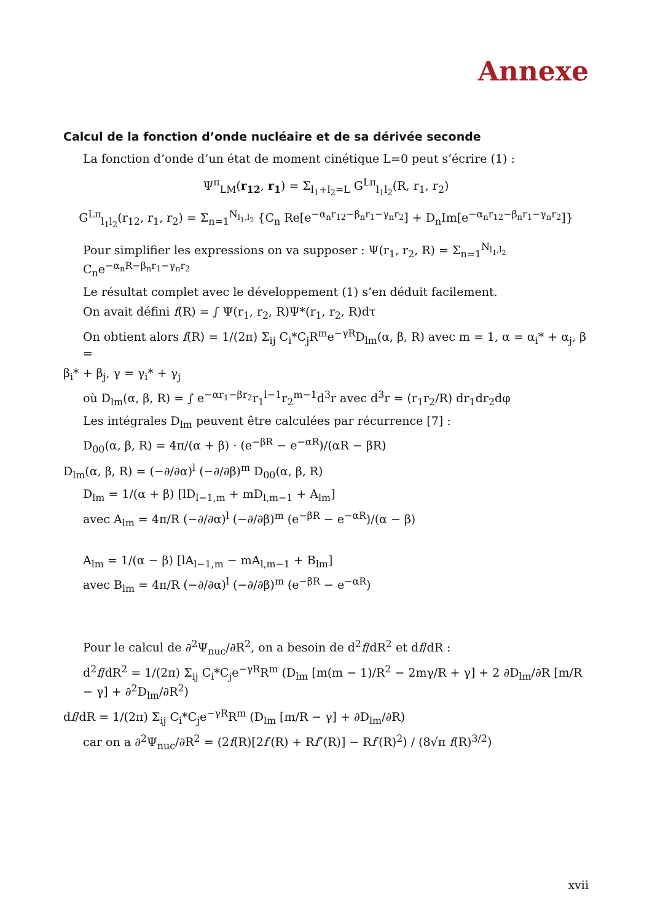Annexe
Calcul de la fonction d’onde nucléaire et de sa dérivée seconde
La fonction d’onde d’un état de moment cinétique L=0 peut s’écrire (1) :
Ψ<sup>π</sup><sub>LM</sub>(r<sub>12</sub>, r<sub>1</sub>) = Σ<sub>l<sub>1</sub>+l<sub>2</sub>=L</sub> G<sup>Lπ</sup><sub>l<sub>1</sub>l<sub>2</sub></sub>(R, r<sub>1</sub>, r<sub>2</sub>)
G<sup>Lπ</sup><sub>l<sub>1</sub>l<sub>2</sub></sub>(r<sub>12</sub>, r<sub>1</sub>, r<sub>2</sub>) = Σ<sub>n=1</sub><sup>N<sub>l<sub>1</sub>,l<sub>2</sub></sub></sup> {C<sub>n</sub> Re[e<sup>−α<sub>n</sub>r<sub>12</sub>−β<sub>n</sub>r<sub>1</sub>−γ<sub>n</sub>r<sub>2</sub></sup>] + D<sub>n</sub>Im[e<sup>−α<sub>n</sub>r<sub>12</sub>−β<sub>n</sub>r<sub>1</sub>−γ<sub>n</sub>r<sub>2</sub></sup>]}
Pour simplifier les expressions on va supposer : Ψ(r<sub>1</sub>, r<sub>2</sub>, R) = Σ<sub>n=1</sub><sup>N<sub>l<sub>1</sub>,l<sub>2</sub></sub></sup> C<sub>n</sub>e<sup>−α<sub>n</sub>R−β<sub>n</sub>r<sub>1</sub>−γ<sub>n</sub>r<sub>2</sub></sup>
Le résultat complet avec le développement (1) s’en déduit facilement.
On avait défini f(R) = ∫ Ψ(r<sub>1</sub>, r<sub>2</sub>, R)Ψ*(r<sub>1</sub>, r<sub>2</sub>, R)dτ
On obtient alors f(R) = 1/(2π) Σ<sub>ij</sub> C<sub>i</sub>*C<sub>j</sub>R<sup>m</sup>e<sup>−γR</sup>D<sub>lm</sub>(α, β, R) avec m = 1, α = α<sub>i</sub>* + α<sub>j</sub>, β =
β<sub>i</sub>* + β<sub>j</sub>, γ = γ<sub>i</sub>* + γ<sub>j</sub>
où D<sub>lm</sub>(α, β, R) = ∫ e<sup>−αr<sub>1</sub>−βr<sub>2</sub></sup>r<sub>1</sub><sup>l−1</sup>r<sub>2</sub><sup>m−1</sup>d<sup>3</sup>r avec d<sup>3</sup>r = (r<sub>1</sub>r<sub>2</sub>/R) dr<sub>1</sub>dr<sub>2</sub>dφ
Les intégrales D<sub>lm</sub> peuvent être calculées par récurrence [7] :
D<sub>00</sub>(α, β, R) = 4π/(α + β) · (e<sup>−βR</sup> − e<sup>−αR</sup>)/(αR − βR)
D<sub>lm</sub>(α, β, R) = (−∂/∂α)<sup>l</sup> (−∂/∂β)<sup>m</sup> D<sub>00</sub>(α, β, R)
D<sub>lm</sub> = 1/(α + β) [lD<sub>l−1,m</sub> + mD<sub>l,m−1</sub> + A<sub>lm</sub>]
avec A<sub>lm</sub> = 4π/R (−∂/∂α)<sup>l</sup> (−∂/∂β)<sup>m</sup> (e<sup>−βR</sup> − e<sup>−αR</sup>)/(α − β)
A<sub>lm</sub> = 1/(α − β) [lA<sub>l−1,m</sub> − mA<sub>l,m−1</sub> + B<sub>lm</sub>]
avec B<sub>lm</sub> = 4π/R (−∂/∂α)<sup>l</sup> (−∂/∂β)<sup>m</sup> (e<sup>−βR</sup> − e<sup>−αR</sup>)
Pour le calcul de ∂<sup>2</sup>Ψ<sub>nuc</sub>/∂R<sup>2</sup>, on a besoin de d<sup>2</sup>f/dR<sup>2</sup> et df/dR :
d<sup>2</sup>f/dR<sup>2</sup> = 1/(2π) Σ<sub>ij</sub> C<sub>i</sub>*C<sub>j</sub>e<sup>−γR</sup>R<sup>m</sup> (D<sub>lm</sub> [m(m − 1)/R<sup>2</sup> − 2mγ/R + γ] + 2 ∂D<sub>lm</sub>/∂R [m/R − γ] + ∂<sup>2</sup>D<sub>lm</sub>/∂R<sup>2</sup>)
df/dR = 1/(2π) Σ<sub>ij</sub> C<sub>i</sub>*C<sub>j</sub>e<sup>−γR</sup>R<sup>m</sup> (D<sub>lm</sub> [m/R − γ] + ∂D<sub>lm</sub>/∂R)
car on a ∂<sup>2</sup>Ψ<sub>nuc</sub>/∂R<sup>2</sup> = (2f(R)[2f′(R) + Rf″(R)] − Rf′(R)<sup>2</sup>) / (8√π f(R)<sup>3/2</sup>)
xvii